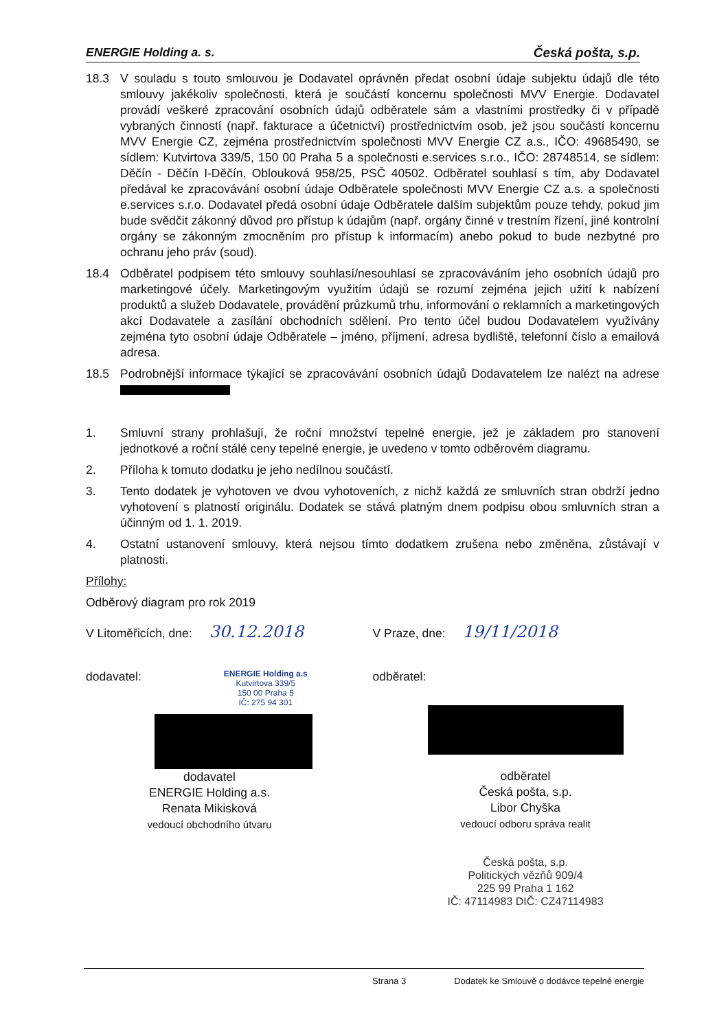ENERGIE Holding a. s. Česká pošta, s.p.
18.3 V souladu s touto smlouvou je Dodavatel oprávněn předat osobní údaje subjektu údajů dle této smlouvy jakékoliv společnosti, která je součástí koncernu společnosti MVV Energie. Dodavatel provádí veškeré zpracování osobních údajů odběratele sám a vlastními prostředky či v případě vybraných činností (např. fakturace a účetnictví) prostřednictvím osob, jež jsou součástí koncernu MVV Energie CZ, zejména prostřednictvím společnosti MVV Energie CZ a.s., IČO: 49685490, se sídlem: Kutvirtova 339/5, 150 00 Praha 5 a společnosti e.services s.r.o., IČO: 28748514, se sídlem: Děčín - Děčín I-Děčín, Oblouková 958/25, PSČ 40502. Odběratel souhlasí s tím, aby Dodavatel předával ke zpracovávání osobní údaje Odběratele společnosti MVV Energie CZ a.s. a společnosti e.services s.r.o. Dodavatel předá osobní údaje Odběratele dalším subjektům pouze tehdy, pokud jim bude svědčit zákonný důvod pro přístup k údajům (např. orgány činné v trestním řízení, jiné kontrolní orgány se zákonným zmocněním pro přístup k informacím) anebo pokud to bude nezbytné pro ochranu jeho práv (soud).
18.4 Odběratel podpisem této smlouvy souhlasí/nesouhlasí se zpracováváním jeho osobních údajů pro marketingové účely. Marketingovým využitím údajů se rozumí zejména jejich užití k nabízení produktů a služeb Dodavatele, provádění průzkumů trhu, informování o reklamních a marketingových akcí Dodavatele a zasílání obchodních sdělení. Pro tento účel budou Dodavatelem využívány zejména tyto osobní údaje Odběratele – jméno, příjmení, adresa bydliště, telefonní číslo a emailová adresa.
18.5 Podrobnější informace týkající se zpracovávání osobních údajů Dodavatelem lze nalézt na adrese
1. Smluvní strany prohlašují, že roční množství tepelné energie, jež je základem pro stanovení jednotkové a roční stálé ceny tepelné energie, je uvedeno v tomto odběrovém diagramu.
2. Příloha k tomuto dodatku je jeho nedílnou součástí.
3. Tento dodatek je vyhotoven ve dvou vyhotoveních, z nichž každá ze smluvních stran obdrží jedno vyhotovení s platností originálu. Dodatek se stává platným dnem podpisu obou smluvních stran a účinným od 1. 1. 2019.
4. Ostatní ustanovení smlouvy, která nejsou tímto dodatkem zrušena nebo změněna, zůstávají v platnosti.
Přílohy:
Odběrový diagram pro rok 2019
V Litoměřicích, dne: 30.12.2018
V Praze, dne: 19/11/2018
dodavatel:
ENERGIE Holding a.s
Kutvirtova 339/5
150 00 Praha 5
IČ: 275 94 301
dodavatel
ENERGIE Holding a.s.
Renata Mikisková
vedoucí obchodního útvaru
odběratel:
odběratel
Česká pošta, s.p.
Libor Chyška
vedoucí odboru správa realit
Česká pošta, s.p.
Politických vězňů 909/4
225 99 Praha 1 162
IČ: 47114983 DIČ: CZ47114983
Strana 3 Dodatek ke Smlouvě o dodávce tepelné energie